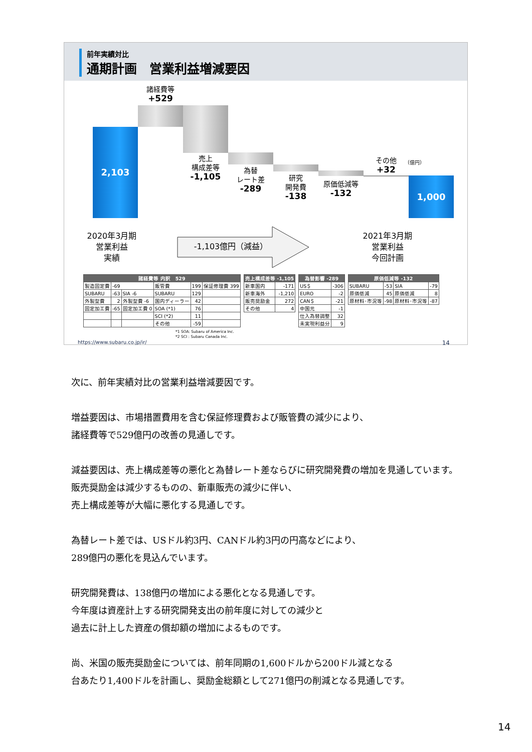前年実績対比
通期計画　営業利益増減要因
2,103
諸経費等
+529
売上
構成差等
-1,105
為替
レート差
-289
研究
開発費
-138
原価低減等
-132
その他
+32
1,000
（億円）
2020年3月期
営業利益
実績
-1,103億円（減益）
2021年3月期
営業利益
今回計画
| 諸経費等 内訳 529 | | | | | |
| --- | --- | --- | --- | --- | --- |
| 製造固定費 | -69 | | 販管費 | 199 | 保証修理費 399 |
| SUBARU | -63 | SIA -6 | SUBARU | 129 | |
| 外製型費 | 2 | 外製型費 -6 | 国内ディーラー | 42 | |
| 固定加工費 | -65 | 固定加工費 0 | SOA (*1) | 76 | |
| | | | SCI (*2) | 11 | |
| | | | その他 | -59 | |
| 売上構成差等 -1,105 | |
| --- | --- |
| 新車国内 | -171 |
| 新車海外 | -1,210 |
| 販売奨励金 | 272 |
| その他 | 4 |
| 為替影響 -289 | |
| --- | --- |
| US＄ | -306 |
| EURO | -2 |
| CAN＄ | -21 |
| 中国元 | -1 |
| 仕入為替調整 | 32 |
| 未実現利益分 | 9 |
| 原価低減等 -132 | | | |
| --- | --- | --- | --- |
| SUBARU | -53 | SIA | -79 |
| 原価低減 | 45 | 原価低減 | 8 |
| 原材料･市況等 | -98 | 原材料･市況等 | -87 |
*1 SOA: Subaru of America Inc.
*2 SCI : Subaru Canada Inc.
https://www.subaru.co.jp/ir/ 14
次に、前年実績対比の営業利益増減要因です。
増益要因は、市場措置費用を含む保証修理費および販管費の減少により、
諸経費等で529億円の改善の見通しです。
減益要因は、売上構成差等の悪化と為替レート差ならびに研究開発費の増加を見通しています。
販売奨励金は減少するものの、新車販売の減少に伴い、
売上構成差等が大幅に悪化する見通しです。
為替レート差では、USドル約3円、CANドル約3円の円高などにより、
289億円の悪化を見込んでいます。
研究開発費は、138億円の増加による悪化となる見通しです。
今年度は資産計上する研究開発支出の前年度に対しての減少と
過去に計上した資産の償却額の増加によるものです。
尚、米国の販売奨励金については、前年同期の1,600ドルから200ドル減となる
台あたり1,400ドルを計画し、奨励金総額として271億円の削減となる見通しです。
14